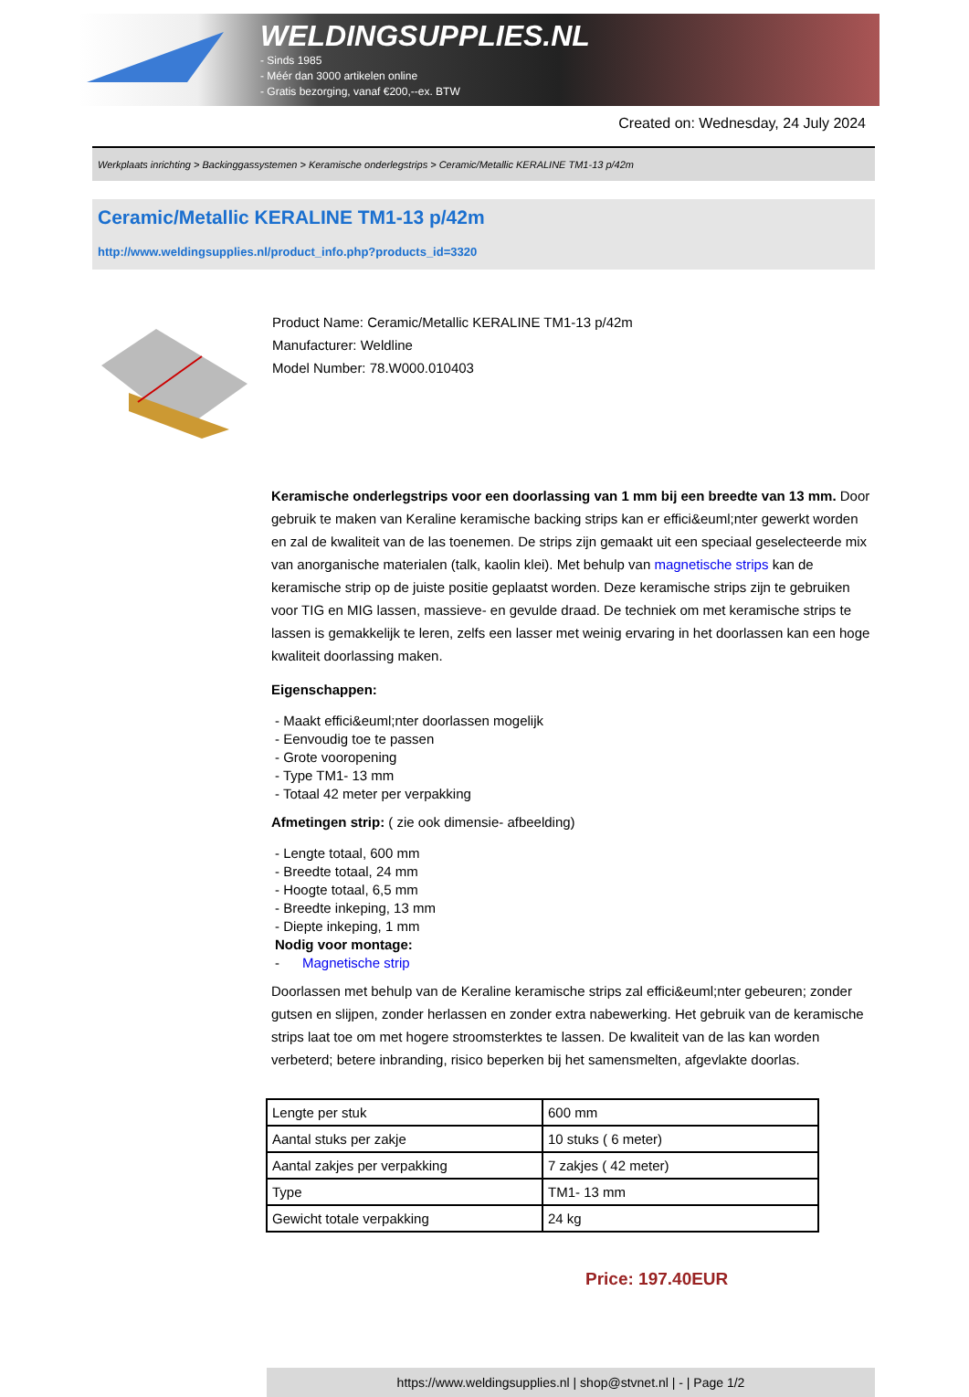WELDINGSUPPLIES.NL
- Sinds 1985
- Méér dan 3000 artikelen online
- Gratis bezorging, vanaf €200,--ex. BTW
Created on: Wednesday, 24 July 2024
Werkplaats inrichting > Backinggassystemen > Keramische onderlegstrips > Ceramic/Metallic KERALINE TM1-13 p/42m
Ceramic/Metallic KERALINE TM1-13 p/42m
http://www.weldingsupplies.nl/product_info.php?products_id=3320
Product Name: Ceramic/Metallic KERALINE TM1-13 p/42m
Manufacturer: Weldline
Model Number: 78.W000.010403
Keramische onderlegstrips voor een doorlassing van 1 mm bij een breedte van 13 mm. Door gebruik te maken van Keraline keramische backing strips kan er effici&euml;nter gewerkt worden en zal de kwaliteit van de las toenemen. De strips zijn gemaakt uit een speciaal geselecteerde mix van anorganische materialen (talk, kaolin klei). Met behulp van magnetische strips kan de keramische strip op de juiste positie geplaatst worden. Deze keramische strips zijn te gebruiken voor TIG en MIG lassen, massieve- en gevulde draad. De techniek om met keramische strips te lassen is gemakkelijk te leren, zelfs een lasser met weinig ervaring in het doorlassen kan een hoge kwaliteit doorlassing maken.
Eigenschappen:
- Maakt effici&euml;nter doorlassen mogelijk
- Eenvoudig toe te passen
- Grote vooropening
- Type TM1- 13 mm
- Totaal 42 meter per verpakking
Afmetingen strip: ( zie ook dimensie- afbeelding)
- Lengte totaal, 600 mm
- Breedte totaal, 24 mm
- Hoogte totaal, 6,5 mm
- Breedte inkeping, 13 mm
- Diepte inkeping, 1 mm
Nodig voor montage:
- Magnetische strip
Doorlassen met behulp van de Keraline keramische strips zal effici&euml;nter gebeuren; zonder gutsen en slijpen, zonder herlassen en zonder extra nabewerking. Het gebruik van de keramische strips laat toe om met hogere stroomsterktes te lassen. De kwaliteit van de las kan worden verbeterd; betere inbranding, risico beperken bij het samensmelten, afgevlakte doorlas.
| Lengte per stuk | 600 mm |
| Aantal stuks per zakje | 10 stuks ( 6 meter) |
| Aantal zakjes per verpakking | 7 zakjes ( 42 meter) |
| Type | TM1- 13 mm |
| Gewicht totale verpakking | 24 kg |
Price: 197.40EUR
https://www.weldingsupplies.nl | shop@stvnet.nl | - | Page 1/2